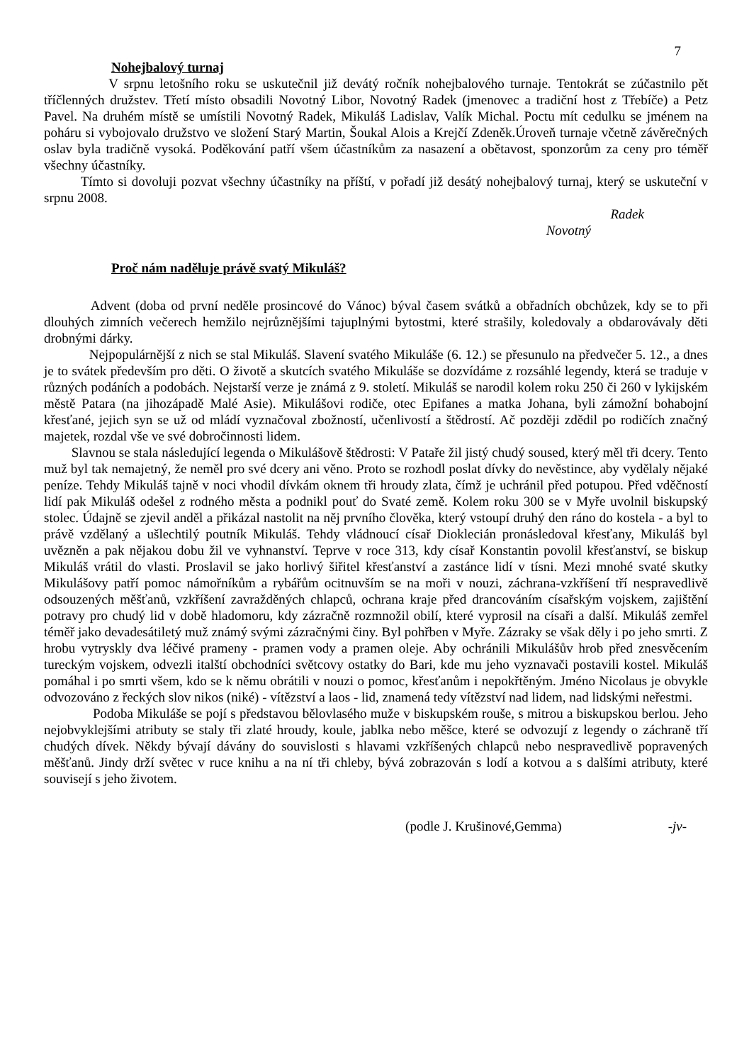7
Nohejbalový turnaj
V srpnu letošního roku se uskutečnil již devátý ročník nohejbalového turnaje. Tentokrát se zúčastnilo pět tříčlenných družstev. Třetí místo obsadili Novotný Libor, Novotný Radek (jmenovec a tradiční host z Třebíče) a Petz Pavel. Na druhém místě se umístili Novotný Radek, Mikuláš Ladislav, Valík Michal. Poctu mít cedulku se jménem na poháru si vybojovalo družstvo ve složení Starý Martin, Šoukal Alois a Krejčí Zdeněk.Úroveň turnaje včetně závěrečných oslav byla tradičně vysoká. Poděkování patří všem účastníkům za nasazení a obětavost, sponzorům za ceny pro téměř všechny účastníky.
Tímto si dovoluji pozvat všechny účastníky na příští, v pořadí již desátý nohejbalový turnaj, který se uskuteční v srpnu 2008.
Radek
Novotný
Proč nám naděluje právě svatý Mikuláš?
Advent (doba od první neděle prosincové do Vánoc) býval časem svátků a obřadních obchůzek, kdy se to při dlouhých zimních večerech hemžilo nejrůznějšími tajuplnými bytostmi, které strašily, koledovaly a obdarovávaly děti drobnými dárky.
Nejpopulárnější z nich se stal Mikuláš. Slavení svatého Mikuláše (6. 12.) se přesunulo na předvečer 5. 12., a dnes je to svátek především pro děti. O životě a skutcích svatého Mikuláše se dozvídáme z rozsáhlé legendy, která se traduje v různých podáních a podobách. Nejstarší verze je známá z 9. století. Mikuláš se narodil kolem roku 250 či 260 v lykijském městě Patara (na jihozápadě Malé Asie). Mikulášovi rodiče, otec Epifanes a matka Johana, byli zámožní bohabojní křesťané, jejich syn se už od mládí vyznačoval zbožností, učenlivostí a štědrostí. Ač později zdědil po rodičích značný majetek, rozdal vše ve své dobročinnosti lidem.
Slavnou se stala následující legenda o Mikulášově štědrosti: V Pataře žil jistý chudý soused, který měl tři dcery. Tento muž byl tak nemajetný, že neměl pro své dcery ani věno. Proto se rozhodl poslat dívky do nevěstince, aby vydělaly nějaké peníze. Tehdy Mikuláš tajně v noci vhodil dívkám oknem tři hroudy zlata, čímž je uchránil před potupou. Před vděčností lidí pak Mikuláš odešel z rodného města a podnikl pouť do Svaté země. Kolem roku 300 se v Myře uvolnil biskupský stolec. Údajně se zjevil anděl a přikázal nastolit na něj prvního člověka, který vstoupí druhý den ráno do kostela - a byl to právě vzdělaný a ušlechtilý poutník Mikuláš. Tehdy vládnoucí císař Dioklecián pronásledoval křesťany, Mikuláš byl uvězněn a pak nějakou dobu žil ve vyhnanství. Teprve v roce 313, kdy císař Konstantin povolil křesťanství, se biskup Mikuláš vrátil do vlasti. Proslavil se jako horlivý šiřitel křesťanství a zastánce lidí v tísni. Mezi mnohé svaté skutky Mikulášovy patří pomoc námořníkům a rybářům ocitnuvším se na moři v nouzi, záchrana-vzkříšení tří nespravedlivě odsouzených měšťanů, vzkříšení zavražděných chlapců, ochrana kraje před drancováním císařským vojskem, zajištění potravy pro chudý lid v době hladomoru, kdy zázračně rozmnožil obilí, které vyprosil na císaři a další. Mikuláš zemřel téměř jako devadesátiletý muž známý svými zázračnými činy. Byl pohřben v Myře. Zázraky se však děly i po jeho smrti. Z hrobu vytryskly dva léčivé prameny - pramen vody a pramen oleje. Aby ochránili Mikulášův hrob před znesvěcením tureckým vojskem, odvezli italští obchodníci světcovy ostatky do Bari, kde mu jeho vyznavači postavili kostel. Mikuláš pomáhal i po smrti všem, kdo se k němu obrátili v nouzi o pomoc, křesťanům i nepokřtěným. Jméno Nicolaus je obvykle odvozováno z řeckých slov nikos (niké) - vítězství a laos - lid, znamená tedy vítězství nad lidem, nad lidskými neřestmi.
Podoba Mikuláše se pojí s představou bělovlasého muže v biskupském rouše, s mitrou a biskupskou berlou. Jeho nejobvyklejšími atributy se staly tři zlaté hroudy, koule, jablka nebo měšce, které se odvozují z legendy o záchraně tří chudých dívek. Někdy bývají dávány do souvislosti s hlavami vzkříšených chlapců nebo nespravedlivě popravených měšťanů. Jindy drží světec v ruce knihu a na ní tři chleby, bývá zobrazován s lodí a kotvou a s dalšími atributy, které souvisejí s jeho životem.
(podle J. Krušinové,Gemma) -jv-